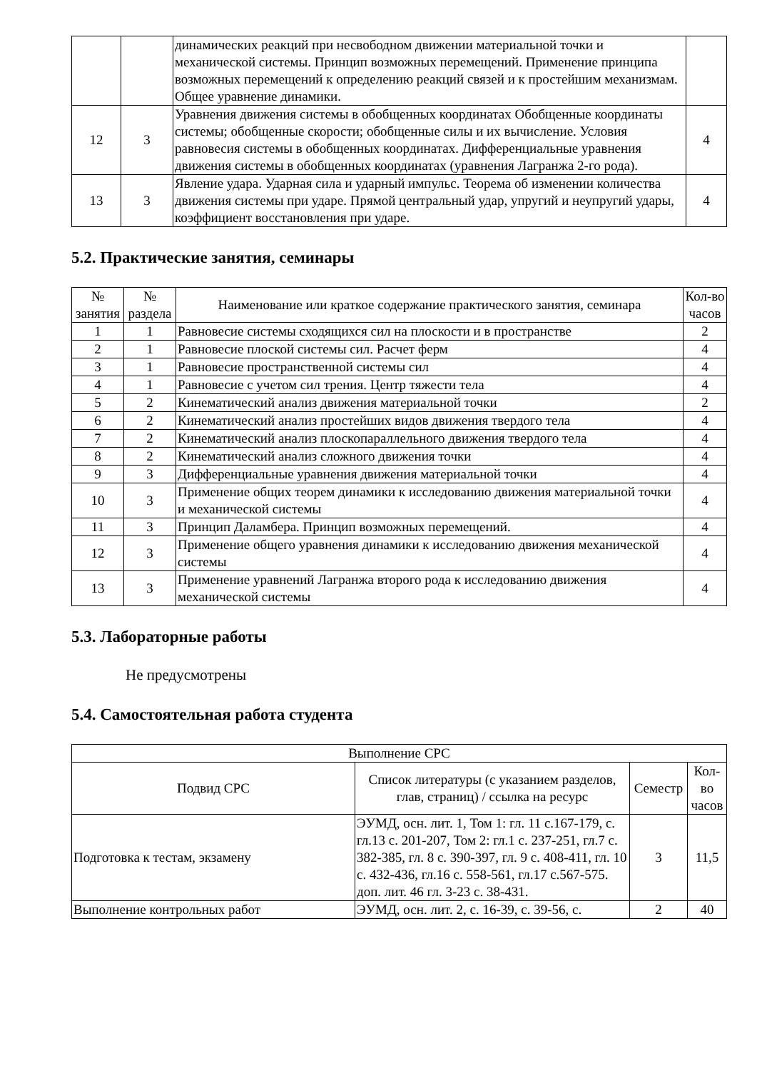| | | динамических реакций при несвободном движении материальной точки и механической системы. Принцип возможных перемещений. Применение принципа возможных перемещений к определению реакций связей и к простейшим механизмам. Общее уравнение динамики. | |
| 12 | 3 | Уравнения движения системы в обобщенных координатах Обобщенные координаты системы; обобщенные скорости; обобщенные силы и их вычисление. Условия равновесия системы в обобщенных координатах. Дифференциальные уравнения движения системы в обобщенных координатах (уравнения Лагранжа 2-го рода). | 4 |
| 13 | 3 | Явление удара. Ударная сила и ударный импульс. Теорема об изменении количества движения системы при ударе. Прямой центральный удар, упругий и неупругий удары, коэффициент восстановления при ударе. | 4 |
5.2. Практические занятия, семинары
| № занятия | № раздела | Наименование или краткое содержание практического занятия, семинара | Кол-во часов |
| --- | --- | --- | --- |
| 1 | 1 | Равновесие системы сходящихся сил на плоскости и в пространстве | 2 |
| 2 | 1 | Равновесие плоской системы сил. Расчет ферм | 4 |
| 3 | 1 | Равновесие пространственной системы сил | 4 |
| 4 | 1 | Равновесие с учетом сил трения. Центр тяжести тела | 4 |
| 5 | 2 | Кинематический анализ движения материальной точки | 2 |
| 6 | 2 | Кинематический анализ простейших видов движения твердого тела | 4 |
| 7 | 2 | Кинематический анализ плоскопараллельного движения твердого тела | 4 |
| 8 | 2 | Кинематический анализ сложного движения точки | 4 |
| 9 | 3 | Дифференциальные уравнения движения материальной точки | 4 |
| 10 | 3 | Применение общих теорем динамики к исследованию движения материальной точки и механической системы | 4 |
| 11 | 3 | Принцип Даламбера. Принцип возможных перемещений. | 4 |
| 12 | 3 | Применение общего уравнения динамики к исследованию движения механической системы | 4 |
| 13 | 3 | Применение уравнений Лагранжа второго рода к исследованию движения механической системы | 4 |
5.3. Лабораторные работы
Не предусмотрены
5.4. Самостоятельная работа студента
| Выполнение СРС | | | |
| --- | --- | --- | --- |
| Подвид СРС | Список литературы (с указанием разделов, глав, страниц) / ссылка на ресурс | Семестр | Кол-во часов |
| Подготовка к тестам, экзамену | ЭУМД, осн. лит. 1, Том 1: гл. 11 с.167-179, с. гл.13 с. 201-207, Том 2: гл.1 с. 237-251, гл.7 с. 382-385, гл. 8 с. 390-397, гл. 9 с. 408-411, гл. 10 с. 432-436, гл.16 с. 558-561, гл.17 с.567-575. доп. лит. 46 гл. 3-23 с. 38-431. | 3 | 11,5 |
| Выполнение контрольных работ | ЭУМД, осн. лит. 2, с. 16-39, с. 39-56, с. | 2 | 40 |